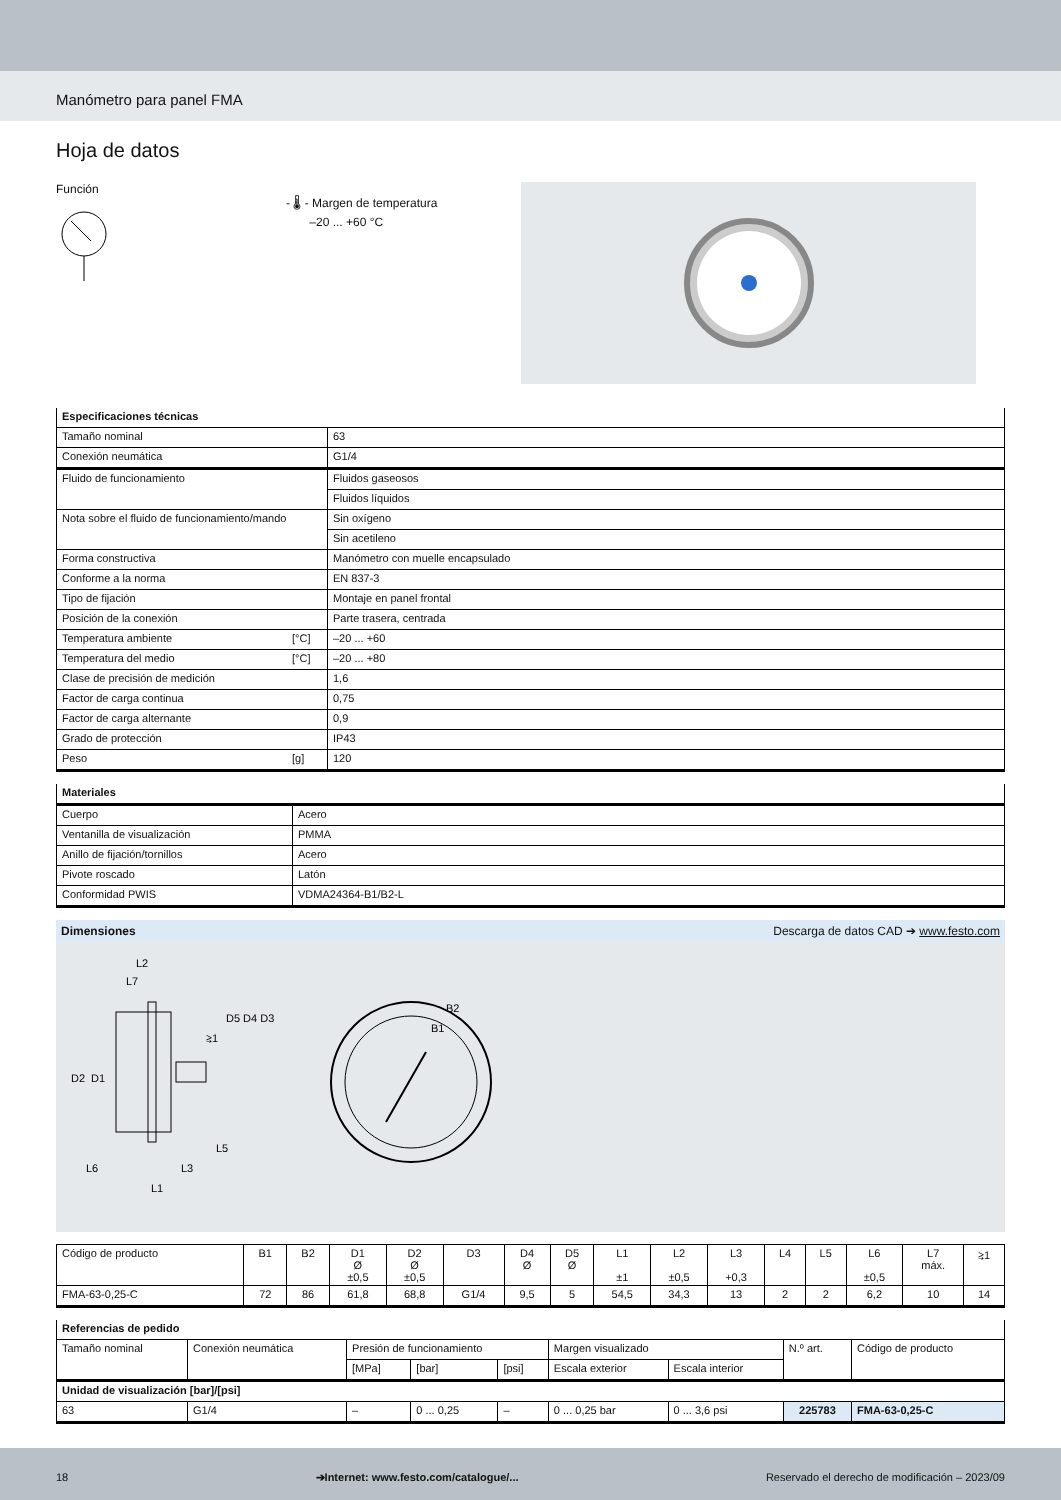Manómetro para panel FMA
Hoja de datos
Función
- 🌡 - Margen de temperatura
–20 ... +60 °C
| Especificaciones técnicas | | |
| Tamaño nominal | | 63 |
| Conexión neumática | | G1/4 |
| Fluido de funcionamiento | | Fluidos gaseosos |
| | | Fluidos líquidos |
| Nota sobre el fluido de funcionamiento/mando | | Sin oxígeno |
| | | Sin acetileno |
| Forma constructiva | | Manómetro con muelle encapsulado |
| Conforme a la norma | | EN 837-3 |
| Tipo de fijación | | Montaje en panel frontal |
| Posición de la conexión | | Parte trasera, centrada |
| Temperatura ambiente | [°C] | –20 ... +60 |
| Temperatura del medio | [°C] | –20 ... +80 |
| Clase de precisión de medición | | 1,6 |
| Factor de carga continua | | 0,75 |
| Factor de carga alternante | | 0,9 |
| Grado de protección | | IP43 |
| Peso | [g] | 120 |
| Materiales | |
| Cuerpo | Acero |
| Ventanilla de visualización | PMMA |
| Anillo de fijación/tornillos | Acero |
| Pivote roscado | Latón |
| Conformidad PWIS | VDMA24364-B1/B2-L |
Dimensiones Descarga de datos CAD ➔ www.festo.com
L2
L7
⥸1
D2
D1
L5
L6
L3
L1
D5 D4 D3
B2
B1
| Código de producto | B1 | B2 | D1 Ø ±0,5 | D2 Ø ±0,5 | D3 | D4 Ø | D5 Ø | L1 ±1 | L2 ±0,5 | L3 +0,3 | L4 | L5 | L6 ±0,5 | L7 máx. | ⥸1 |
| FMA-63-0,25-C | 72 | 86 | 61,8 | 68,8 | G1/4 | 9,5 | 5 | 54,5 | 34,3 | 13 | 2 | 2 | 6,2 | 10 | 14 |
| Referencias de pedido | | | | | | | | |
| Tamaño nominal | Conexión neumática | Presión de funcionamiento | | | Margen visualizado | | N.º art. | Código de producto |
| | | [MPa] | [bar] | [psi] | Escala exterior | Escala interior | | |
| Unidad de visualización [bar]/[psi] | | | | | | | | |
| 63 | G1/4 | – | 0 ... 0,25 | – | 0 ... 0,25 bar | 0 ... 3,6 psi | 225783 | FMA-63-0,25-C |
18 ➔Internet: www.festo.com/catalogue/... Reservado el derecho de modificación – 2023/09